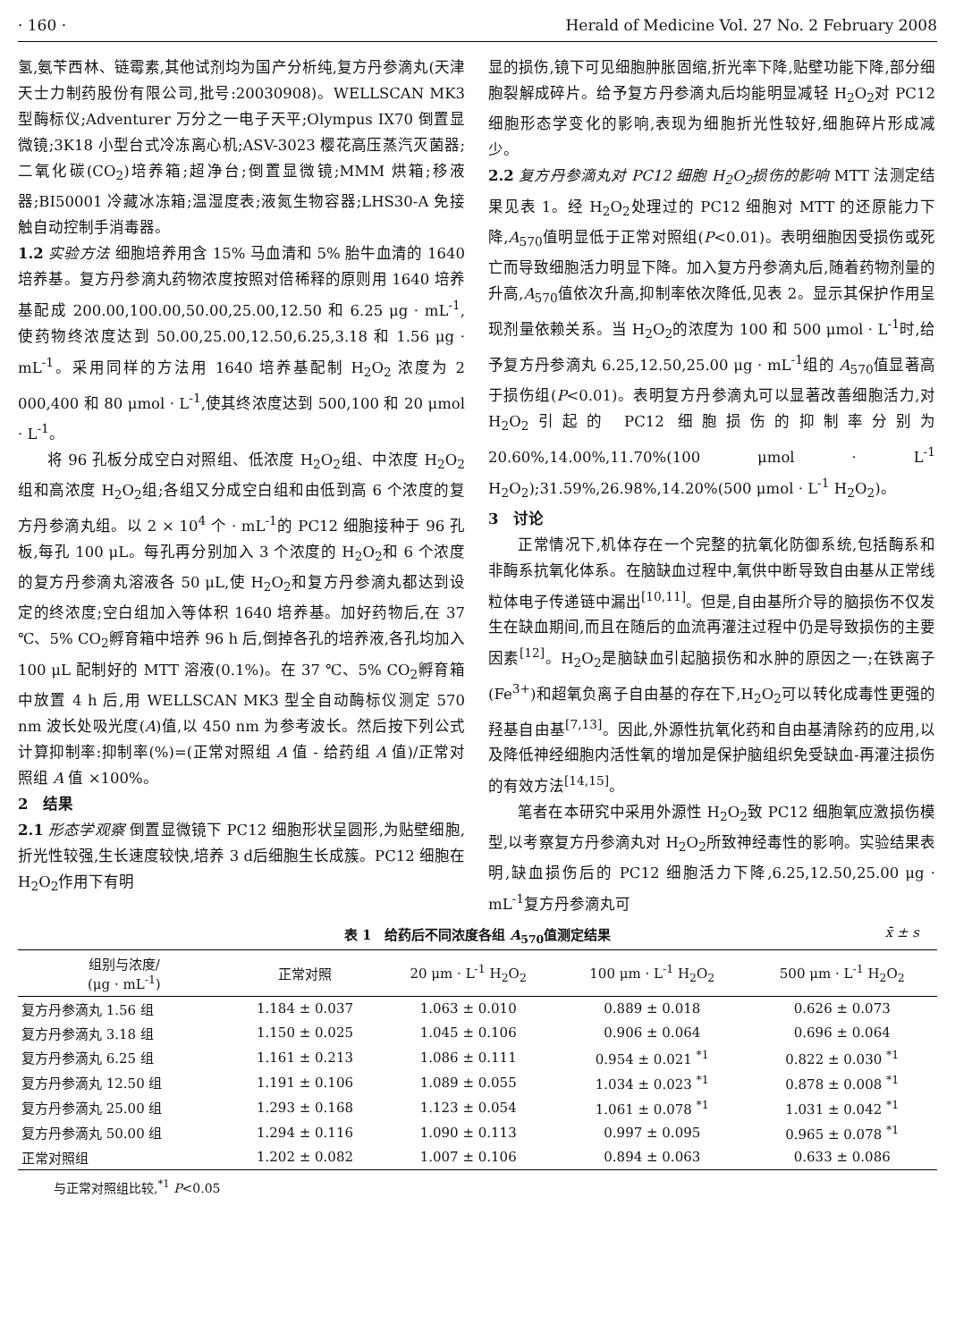· 160 · Herald of Medicine Vol. 27 No. 2 February 2008
氢,氨苄西林、链霉素,其他试剂均为国产分析纯,复方丹参滴丸(天津天士力制药股份有限公司,批号:20030908)。WELLSCAN MK3 型酶标仪;Adventurer 万分之一电子天平;Olympus IX70 倒置显微镜;3K18 小型台式冷冻离心机;ASV-3023 樱花高压蒸汽灭菌器;二氧化碳(CO<sub>2</sub>)培养箱;超净台;倒置显微镜;MMM 烘箱;移液器;BI50001 冷藏冰冻箱;温湿度表;液氮生物容器;LHS30-A 免接触自动控制手消毒器。
1.2 实验方法 细胞培养用含 15% 马血清和 5% 胎牛血清的 1640 培养基。复方丹参滴丸药物浓度按照对倍稀释的原则用 1640 培养基配成 200.00,100.00,50.00,25.00,12.50 和 6.25 μg · mL<sup>-1</sup>,使药物终浓度达到 50.00,25.00,12.50,6.25,3.18 和 1.56 μg · mL<sup>-1</sup>。采用同样的方法用 1640 培养基配制 H<sub>2</sub>O<sub>2</sub> 浓度为 2 000,400 和 80 μmol · L<sup>-1</sup>,使其终浓度达到 500,100 和 20 μmol · L<sup>-1</sup>。
将 96 孔板分成空白对照组、低浓度 H<sub>2</sub>O<sub>2</sub>组、中浓度 H<sub>2</sub>O<sub>2</sub>组和高浓度 H<sub>2</sub>O<sub>2</sub>组;各组又分成空白组和由低到高 6 个浓度的复方丹参滴丸组。以 2 × 10<sup>4</sup> 个 · mL<sup>-1</sup>的 PC12 细胞接种于 96 孔板,每孔 100 μL。每孔再分别加入 3 个浓度的 H<sub>2</sub>O<sub>2</sub>和 6 个浓度的复方丹参滴丸溶液各 50 μL,使 H<sub>2</sub>O<sub>2</sub>和复方丹参滴丸都达到设定的终浓度;空白组加入等体积 1640 培养基。加好药物后,在 37 ℃、5% CO<sub>2</sub>孵育箱中培养 96 h 后,倒掉各孔的培养液,各孔均加入 100 μL 配制好的 MTT 溶液(0.1%)。在 37 ℃、5% CO<sub>2</sub>孵育箱中放置 4 h 后,用 WELLSCAN MK3 型全自动酶标仪测定 570 nm 波长处吸光度(A)值,以 450 nm 为参考波长。然后按下列公式计算抑制率:抑制率(%)=(正常对照组 A 值 - 给药组 A 值)/正常对照组 A 值 ×100%。
2　结果
2.1 形态学观察 倒置显微镜下 PC12 细胞形状呈圆形,为贴壁细胞,折光性较强,生长速度较快,培养 3 d后细胞生长成簇。PC12 细胞在 H<sub>2</sub>O<sub>2</sub>作用下有明
显的损伤,镜下可见细胞肿胀固缩,折光率下降,贴壁功能下降,部分细胞裂解成碎片。给予复方丹参滴丸后均能明显减轻 H<sub>2</sub>O<sub>2</sub>对 PC12 细胞形态学变化的影响,表现为细胞折光性较好,细胞碎片形成减少。
2.2 复方丹参滴丸对 PC12 细胞 H<sub>2</sub>O<sub>2</sub>损伤的影响 MTT 法测定结果见表 1。经 H<sub>2</sub>O<sub>2</sub>处理过的 PC12 细胞对 MTT 的还原能力下降,A<sub>570</sub>值明显低于正常对照组(P<0.01)。表明细胞因受损伤或死亡而导致细胞活力明显下降。加入复方丹参滴丸后,随着药物剂量的升高,A<sub>570</sub>值依次升高,抑制率依次降低,见表 2。显示其保护作用呈现剂量依赖关系。当 H<sub>2</sub>O<sub>2</sub>的浓度为 100 和 500 μmol · L<sup>-1</sup>时,给予复方丹参滴丸 6.25,12.50,25.00 μg · mL<sup>-1</sup>组的 A<sub>570</sub>值显著高于损伤组(P<0.01)。表明复方丹参滴丸可以显著改善细胞活力,对 H<sub>2</sub>O<sub>2</sub>引起的 PC12 细胞损伤的抑制率分别为 20.60%,14.00%,11.70%(100 μmol · L<sup>-1</sup> H<sub>2</sub>O<sub>2</sub>);31.59%,26.98%,14.20%(500 μmol · L<sup>-1</sup> H<sub>2</sub>O<sub>2</sub>)。
3　讨论
正常情况下,机体存在一个完整的抗氧化防御系统,包括酶系和非酶系抗氧化体系。在脑缺血过程中,氧供中断导致自由基从正常线粒体电子传递链中漏出<sup>[10,11]</sup>。但是,自由基所介导的脑损伤不仅发生在缺血期间,而且在随后的血流再灌注过程中仍是导致损伤的主要因素<sup>[12]</sup>。H<sub>2</sub>O<sub>2</sub>是脑缺血引起脑损伤和水肿的原因之一;在铁离子(Fe<sup>3+</sup>)和超氧负离子自由基的存在下,H<sub>2</sub>O<sub>2</sub>可以转化成毒性更强的羟基自由基<sup>[7,13]</sup>。因此,外源性抗氧化药和自由基清除药的应用,以及降低神经细胞内活性氧的增加是保护脑组织免受缺血-再灌注损伤的有效方法<sup>[14,15]</sup>。
笔者在本研究中采用外源性 H<sub>2</sub>O<sub>2</sub>致 PC12 细胞氧应激损伤模型,以考察复方丹参滴丸对 H<sub>2</sub>O<sub>2</sub>所致神经毒性的影响。实验结果表明,缺血损伤后的 PC12 细胞活力下降,6.25,12.50,25.00 μg · mL<sup>-1</sup>复方丹参滴丸可
表 1　给药后不同浓度各组 A<sub>570</sub>值测定结果 x̄ ± s
| 组别与浓度/ (μg · mL<sup>-1</sup>) | 正常对照 | 20 μm · L<sup>-1</sup> H<sub>2</sub>O<sub>2</sub> | 100 μm · L<sup>-1</sup> H<sub>2</sub>O<sub>2</sub> | 500 μm · L<sup>-1</sup> H<sub>2</sub>O<sub>2</sub> |
| --- | --- | --- | --- | --- |
| 复方丹参滴丸 1.56 组 | 1.184 ± 0.037 | 1.063 ± 0.010 | 0.889 ± 0.018 | 0.626 ± 0.073 |
| 复方丹参滴丸 3.18 组 | 1.150 ± 0.025 | 1.045 ± 0.106 | 0.906 ± 0.064 | 0.696 ± 0.064 |
| 复方丹参滴丸 6.25 组 | 1.161 ± 0.213 | 1.086 ± 0.111 | 0.954 ± 0.021 <sup>*1</sup> | 0.822 ± 0.030 <sup>*1</sup> |
| 复方丹参滴丸 12.50 组 | 1.191 ± 0.106 | 1.089 ± 0.055 | 1.034 ± 0.023 <sup>*1</sup> | 0.878 ± 0.008 <sup>*1</sup> |
| 复方丹参滴丸 25.00 组 | 1.293 ± 0.168 | 1.123 ± 0.054 | 1.061 ± 0.078 <sup>*1</sup> | 1.031 ± 0.042 <sup>*1</sup> |
| 复方丹参滴丸 50.00 组 | 1.294 ± 0.116 | 1.090 ± 0.113 | 0.997 ± 0.095 | 0.965 ± 0.078 <sup>*1</sup> |
| 正常对照组 | 1.202 ± 0.082 | 1.007 ± 0.106 | 0.894 ± 0.063 | 0.633 ± 0.086 |
与正常对照组比较,<sup>*1</sup> P<0.05